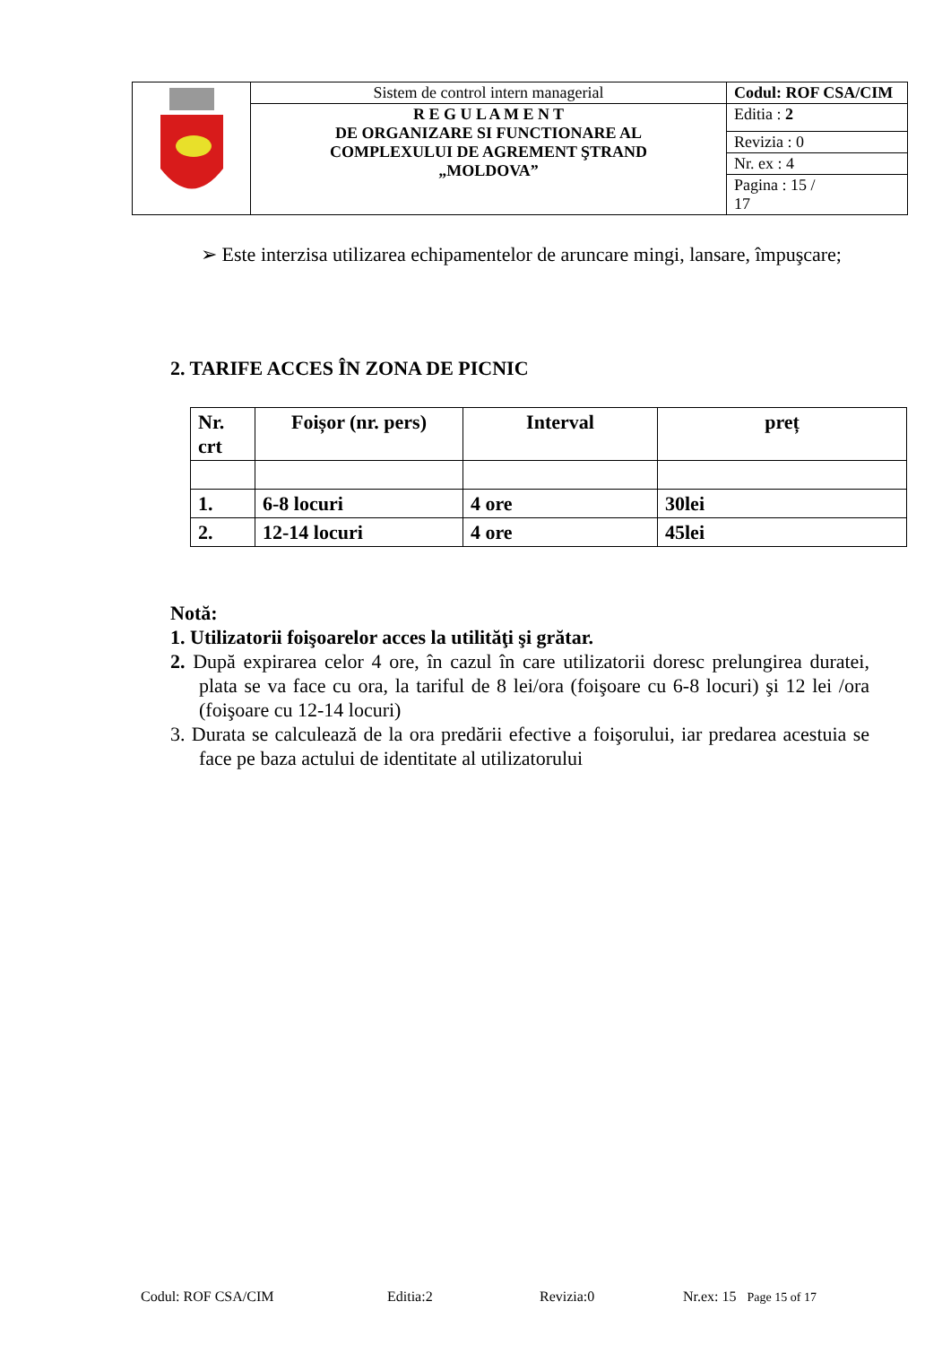| | Sistem de control intern managerial | Codul: ROF CSA/CIM |
| | R E G U L A M E N T DE ORGANIZARE SI FUNCTIONARE AL COMPLEXULUI DE AGREMENT ŞTRAND „MOLDOVA” | Editia : 2 |
| | | Revizia : 0 |
| | | Nr. ex : 4 |
| | | Pagina : 15 / 17 |
➢ Este interzisa utilizarea echipamentelor de aruncare mingi, lansare, împuşcare;
2. TARIFE ACCES ÎN ZONA DE PICNIC
| Nr. crt | Foișor (nr. pers) | Interval | preț |
| --- | --- | --- | --- |
| 1. | 6-8 locuri | 4 ore | 30lei |
| 2. | 12-14 locuri | 4 ore | 45lei |
Notă:
1. Utilizatorii foişoarelor acces la utilităţi şi grătar.
2. După expirarea celor 4 ore, în cazul în care utilizatorii doresc prelungirea duratei, plata se va face cu ora, la tariful de 8 lei/ora (foişoare cu 6-8 locuri) şi 12 lei /ora (foişoare cu 12-14 locuri)
3. Durata se calculează de la ora predării efective a foişorului, iar predarea acestuia se face pe baza actului de identitate al utilizatorului
Codul: ROF CSA/CIM Editia:2 Revizia:0 Nr.ex: 15 Page 15 of 17